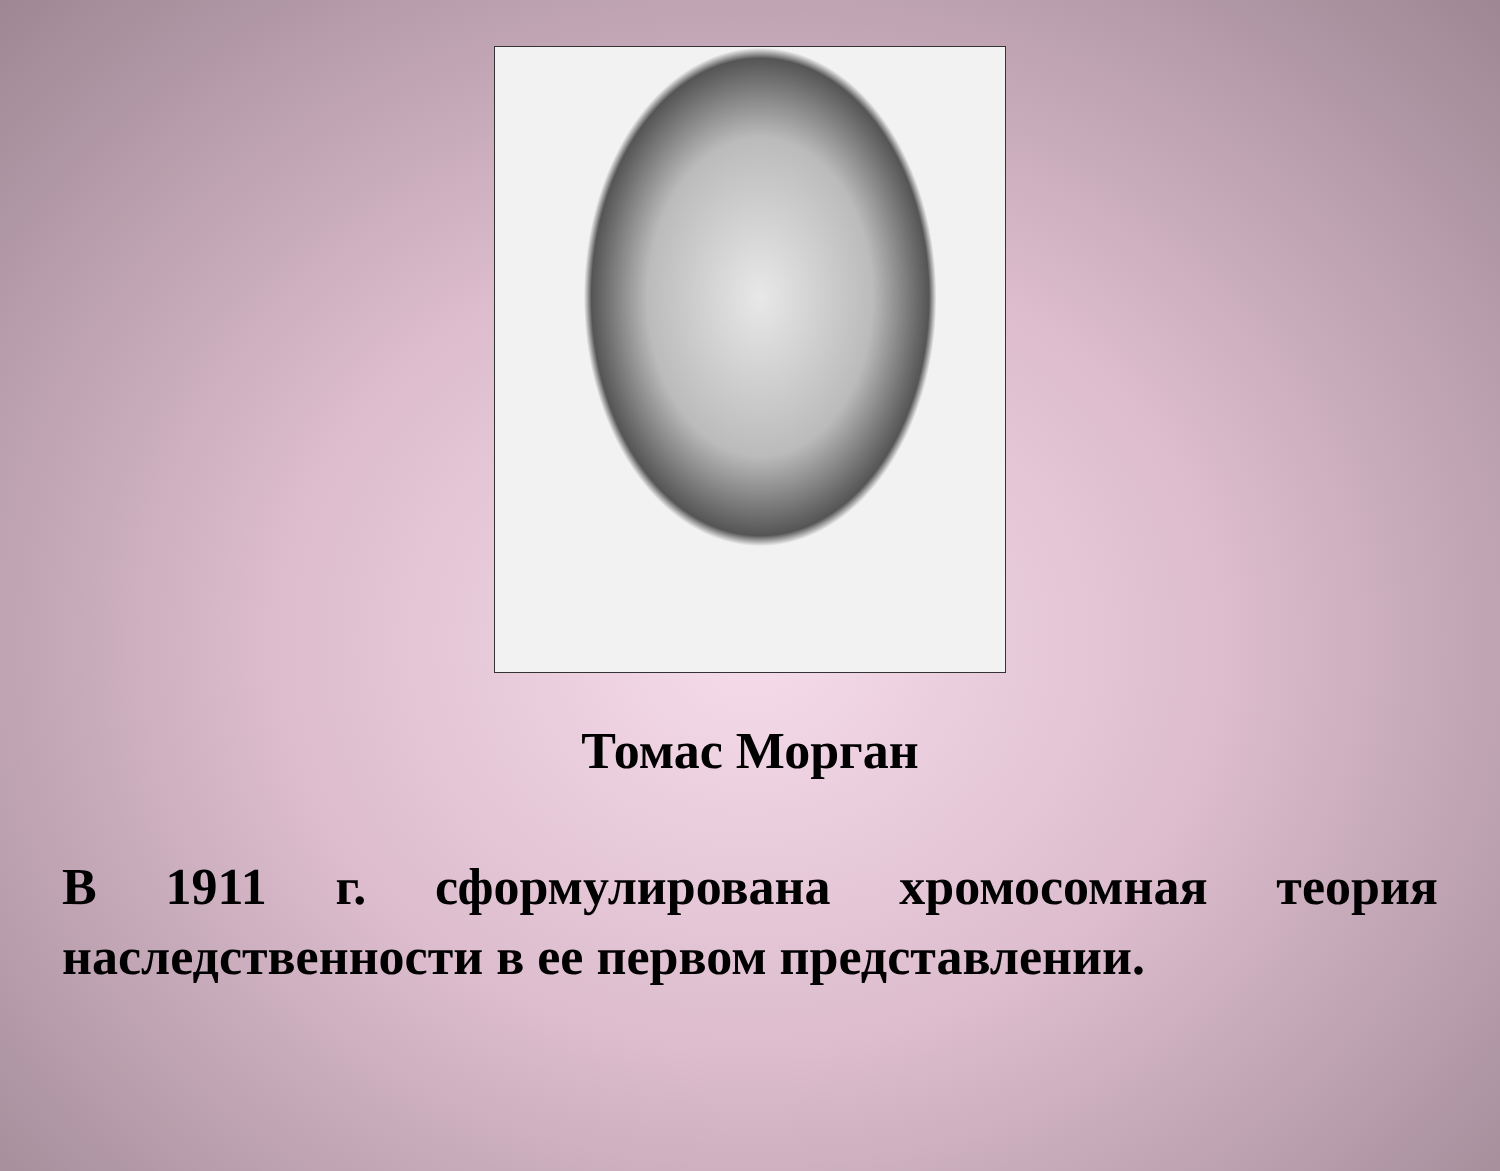Томас Морган
В 1911 г. сформулирована хромосомная теория наследственности в ее первом представлении.